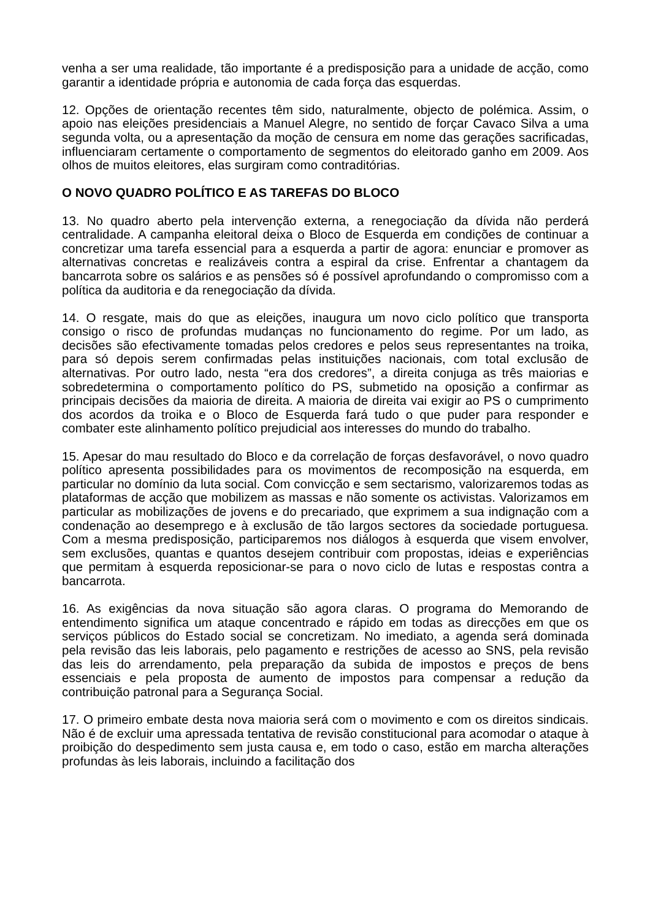venha a ser uma realidade, tão importante é a predisposição para a unidade de acção, como garantir a identidade própria e autonomia de cada força das esquerdas.
12. Opções de orientação recentes têm sido, naturalmente, objecto de polémica. Assim, o apoio nas eleições presidenciais a Manuel Alegre, no sentido de forçar Cavaco Silva a uma segunda volta, ou a apresentação da moção de censura em nome das gerações sacrificadas, influenciaram certamente o comportamento de segmentos do eleitorado ganho em 2009. Aos olhos de muitos eleitores, elas surgiram como contraditórias.
O NOVO QUADRO POLÍTICO E AS TAREFAS DO BLOCO
13. No quadro aberto pela intervenção externa, a renegociação da dívida não perderá centralidade. A campanha eleitoral deixa o Bloco de Esquerda em condições de continuar a concretizar uma tarefa essencial para a esquerda a partir de agora: enunciar e promover as alternativas concretas e realizáveis contra a espiral da crise. Enfrentar a chantagem da bancarrota sobre os salários e as pensões só é possível aprofundando o compromisso com a política da auditoria e da renegociação da dívida.
14. O resgate, mais do que as eleições, inaugura um novo ciclo político que transporta consigo o risco de profundas mudanças no funcionamento do regime. Por um lado, as decisões são efectivamente tomadas pelos credores e pelos seus representantes na troika, para só depois serem confirmadas pelas instituições nacionais, com total exclusão de alternativas. Por outro lado, nesta “era dos credores”, a direita conjuga as três maiorias e sobredetermina o comportamento político do PS, submetido na oposição a confirmar as principais decisões da maioria de direita. A maioria de direita vai exigir ao PS o cumprimento dos acordos da troika e o Bloco de Esquerda fará tudo o que puder para responder e combater este alinhamento político prejudicial aos interesses do mundo do trabalho.
15. Apesar do mau resultado do Bloco e da correlação de forças desfavorável, o novo quadro político apresenta possibilidades para os movimentos de recomposição na esquerda, em particular no domínio da luta social. Com convicção e sem sectarismo, valorizaremos todas as plataformas de acção que mobilizem as massas e não somente os activistas. Valorizamos em particular as mobilizações de jovens e do precariado, que exprimem a sua indignação com a condenação ao desemprego e à exclusão de tão largos sectores da sociedade portuguesa. Com a mesma predisposição, participaremos nos diálogos à esquerda que visem envolver, sem exclusões, quantas e quantos desejem contribuir com propostas, ideias e experiências que permitam à esquerda reposicionar-se para o novo ciclo de lutas e respostas contra a bancarrota.
16. As exigências da nova situação são agora claras. O programa do Memorando de entendimento significa um ataque concentrado e rápido em todas as direcções em que os serviços públicos do Estado social se concretizam. No imediato, a agenda será dominada pela revisão das leis laborais, pelo pagamento e restrições de acesso ao SNS, pela revisão das leis do arrendamento, pela preparação da subida de impostos e preços de bens essenciais e pela proposta de aumento de impostos para compensar a redução da contribuição patronal para a Segurança Social.
17. O primeiro embate desta nova maioria será com o movimento e com os direitos sindicais. Não é de excluir uma apressada tentativa de revisão constitucional para acomodar o ataque à proibição do despedimento sem justa causa e, em todo o caso, estão em marcha alterações profundas às leis laborais, incluindo a facilitação dos